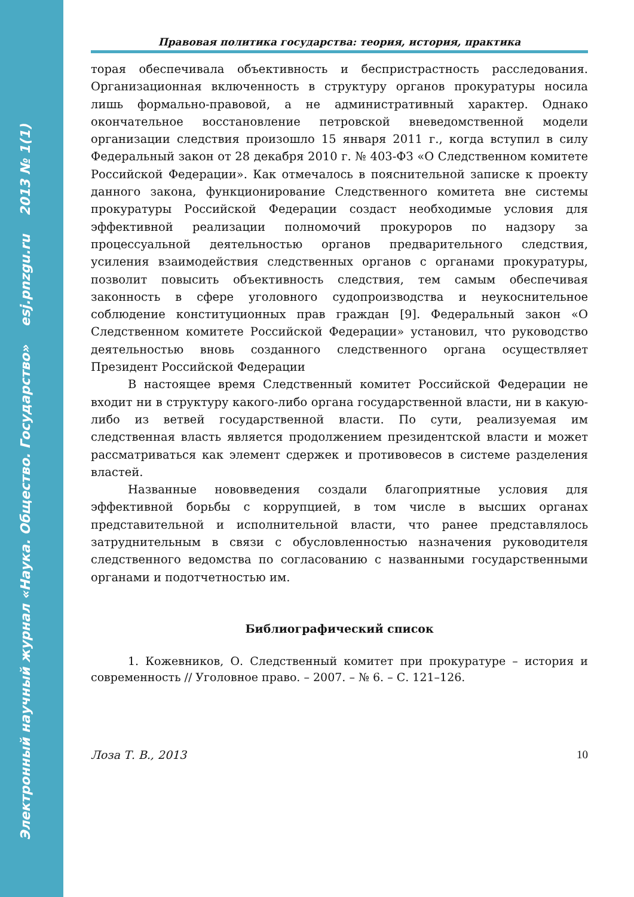Электронный научный журнал «Наука. Общество. Государство» esj.pnzgu.ru 2013 № 1(1)
Правовая политика государства: теория, история, практика
торая обеспечивала объективность и беспристрастность расследования. Организационная включенность в структуру органов прокуратуры носила лишь формально-правовой, а не административный характер. Однако окончательное восстановление петровской вневедомственной модели организации следствия произошло 15 января 2011 г., когда вступил в силу Федеральный закон от 28 декабря 2010 г. № 403-ФЗ «О Следственном комитете Российской Федерации». Как отмечалось в пояснительной записке к проекту данного закона, функционирование Следственного комитета вне системы прокуратуры Российской Федерации создаст необходимые условия для эффективной реализации полномочий прокуроров по надзору за процессуальной деятельностью органов предварительного следствия, усиления взаимодействия следственных органов с органами прокуратуры, позволит повысить объективность следствия, тем самым обеспечивая законность в сфере уголовного судопроизводства и неукоснительное соблюдение конституционных прав граждан [9]. Федеральный закон «О Следственном комитете Российской Федерации» установил, что руководство деятельностью вновь созданного следственного органа осуществляет Президент Российской Федерации
В настоящее время Следственный комитет Российской Федерации не входит ни в структуру какого-либо органа государственной власти, ни в какую-либо из ветвей государственной власти. По сути, реализуемая им следственная власть является продолжением президентской власти и может рассматриваться как элемент сдержек и противовесов в системе разделения властей.
Названные нововведения создали благоприятные условия для эффективной борьбы с коррупцией, в том числе в высших органах представительной и исполнительной власти, что ранее представлялось затруднительным в связи с обусловленностью назначения руководителя следственного ведомства по согласованию с названными государственными органами и подотчетностью им.
Библиографический список
1. Кожевников, О. Следственный комитет при прокуратуре – история и современность // Уголовное право. – 2007. – № 6. – С. 121–126.
Лоза Т. В., 2013 10